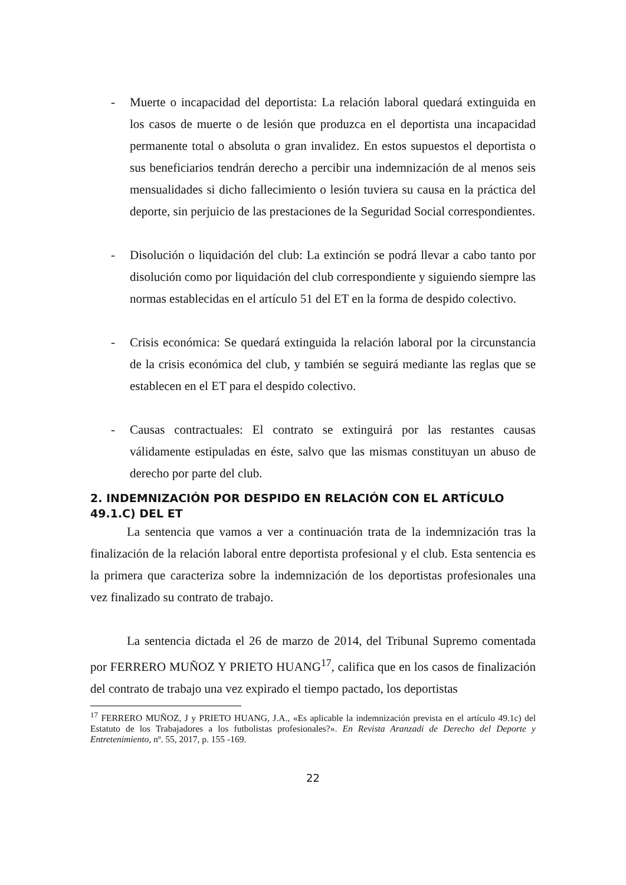- Muerte o incapacidad del deportista: La relación laboral quedará extinguida en los casos de muerte o de lesión que produzca en el deportista una incapacidad permanente total o absoluta o gran invalidez. En estos supuestos el deportista o sus beneficiarios tendrán derecho a percibir una indemnización de al menos seis mensualidades si dicho fallecimiento o lesión tuviera su causa en la práctica del deporte, sin perjuicio de las prestaciones de la Seguridad Social correspondientes.
- Disolución o liquidación del club: La extinción se podrá llevar a cabo tanto por disolución como por liquidación del club correspondiente y siguiendo siempre las normas establecidas en el artículo 51 del ET en la forma de despido colectivo.
- Crisis económica: Se quedará extinguida la relación laboral por la circunstancia de la crisis económica del club, y también se seguirá mediante las reglas que se establecen en el ET para el despido colectivo.
- Causas contractuales: El contrato se extinguirá por las restantes causas válidamente estipuladas en éste, salvo que las mismas constituyan un abuso de derecho por parte del club.
2. INDEMNIZACIÓN POR DESPIDO EN RELACIÓN CON EL ARTÍCULO 49.1.C) DEL ET
La sentencia que vamos a ver a continuación trata de la indemnización tras la finalización de la relación laboral entre deportista profesional y el club. Esta sentencia es la primera que caracteriza sobre la indemnización de los deportistas profesionales una vez finalizado su contrato de trabajo.
La sentencia dictada el 26 de marzo de 2014, del Tribunal Supremo comentada por FERRERO MUÑOZ Y PRIETO HUANG<sup>17</sup>, califica que en los casos de finalización del contrato de trabajo una vez expirado el tiempo pactado, los deportistas
<sup>17</sup> FERRERO MUÑOZ, J y PRIETO HUANG, J.A., «Es aplicable la indemnización prevista en el artículo 49.1c) del Estatuto de los Trabajadores a los futbolistas profesionales?». En Revista Aranzadi de Derecho del Deporte y Entretenimiento, nº. 55, 2017, p. 155 -169.
22